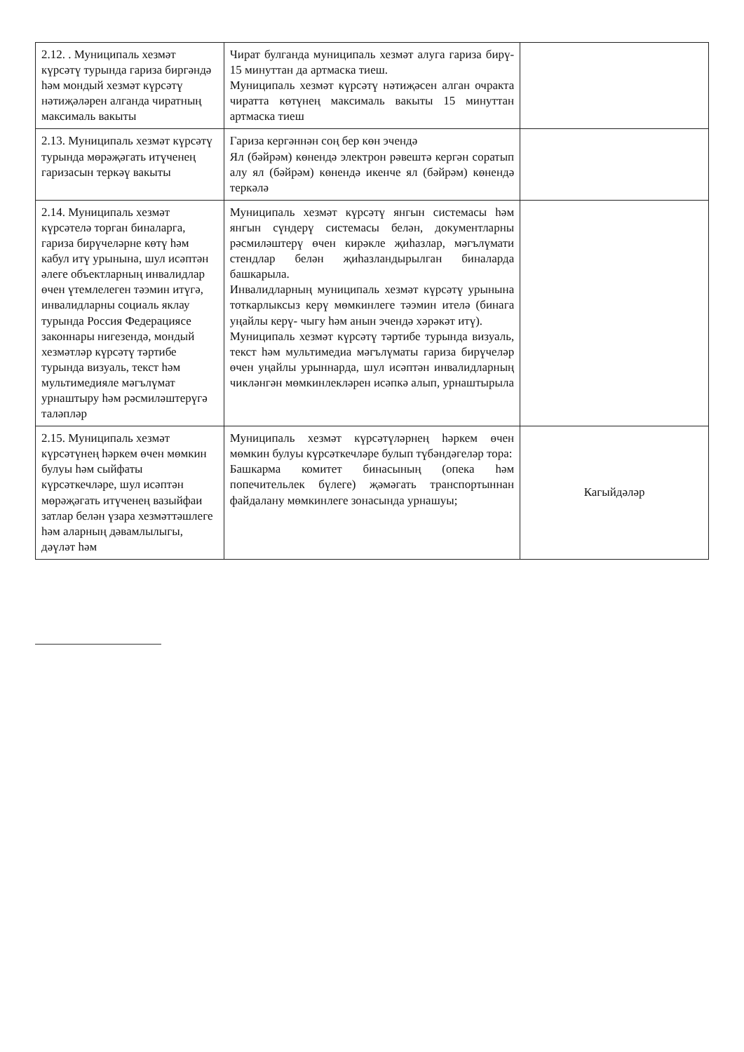| 2.12. . Муниципаль хезмәт күрсәтү турында гариза биргәндә һәм мондый хезмәт күрсәтү нәтиҗәләрен алганда чиратның максималь вакыты | Чират булганда муниципаль хезмәт алуга гариза бирү- 15 минуттан да артмаска тиеш. Муниципаль хезмәт күрсәтү нәтиҗәсен алган очракта чиратта көтүнең максималь вакыты 15 минуттан артмаска тиеш | |
| 2.13. Муниципаль хезмәт күрсәтү турында мөрәҗәгать итүченең гаризасын теркәү вакыты | Гариза кергәннән соң бер көн эчендә Ял (бәйрәм) көнендә электрон рәвештә кергән соратып алу ял (бәйрәм) көнендә икенче ял (бәйрәм) көнендә теркәлә | |
| 2.14. Муниципаль хезмәт күрсәтелә торган биналарга, гариза бирүчеләрне көтү һәм кабул итү урынына, шул исәптән әлеге объектларның инвалидлар өчен үтемлелеген тәэмин итүгә, инвалидларны социаль яклау турында Россия Федерациясе законнары нигезендә, мондый хезмәтләр күрсәтү тәртибе турында визуаль, текст һәм мультимедияле мәгълүмат урнаштыру һәм рәсмиләштерүгә таләпләр | Муниципаль хезмәт күрсәтү янгын системасы һәм янгын сүндерү системасы белән, документларны рәсмиләштерү өчен кирәкле җиһазлар, мәгълүмати стендлар белән җиһазландырылган биналарда башкарыла. Инвалидларның муниципаль хезмәт күрсәтү урынына тоткарлыксыз керү мөмкинлеге тәэмин ителә (бинага уңайлы керү- чыгу һәм анын эчендә хәрәкәт итү). Муниципаль хезмәт күрсәтү тәртибе турында визуаль, текст һәм мультимедиа мәгълүматы гариза бирүчеләр өчен уңайлы урыннарда, шул исәптән инвалидларның чикләнгән мөмкинлекләрен исәпкә алып, урнаштырыла | |
| 2.15. Муниципаль хезмәт күрсәтүнең һәркем өчен мөмкин булуы һәм сыйфаты күрсәткечләре, шул исәптән мөрәҗәгать итүченең вазыйфаи затлар белән үзара хезмәттәшлеге һәм аларның дәвамлылыгы, дәүләт һәм | Муниципаль хезмәт күрсәтүләрнең һәркем өчен мөмкин булуы күрсәткечләре булып түбәндәгеләр тора: Башкарма комитет бинасының (опека һәм попечительлек бүлеге) җәмәгать транспортыннан файдалану мөмкинлеге зонасында урнашуы; | Кагыйдәләр |